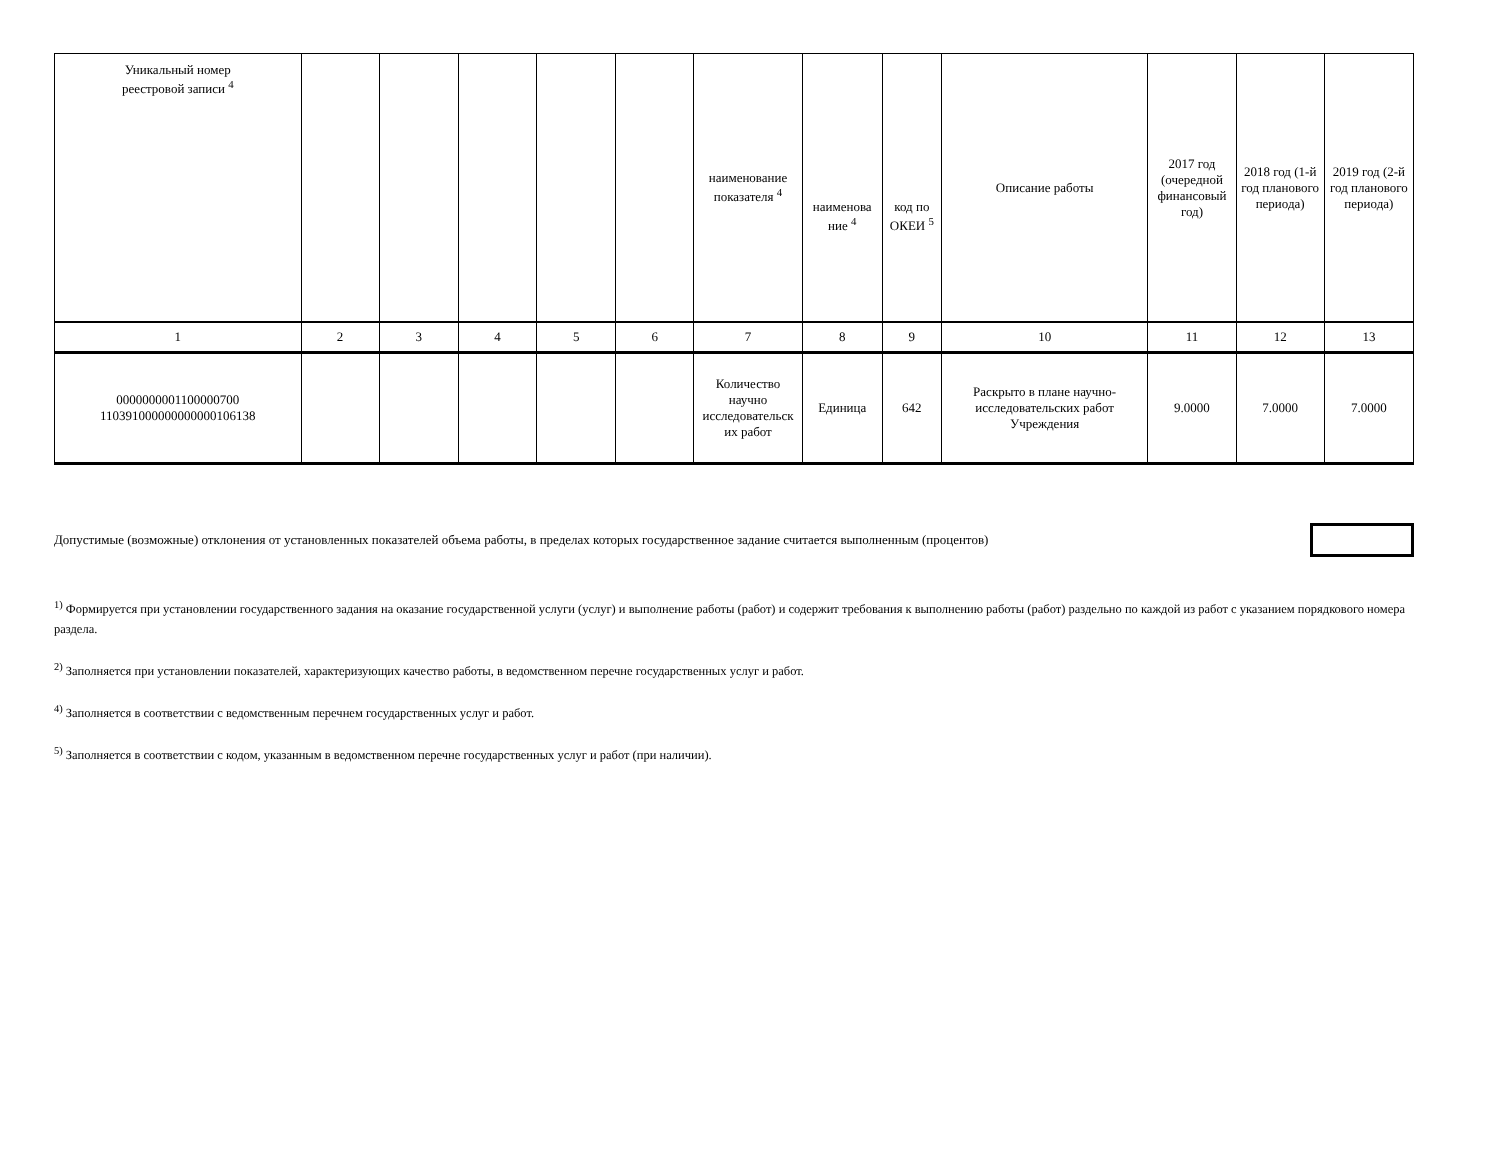| Уникальный номер реестровой записи <sup>4</sup> | | | | | | наименование показателя <sup>4</sup> | наименова ние <sup>4</sup> | код по ОКЕИ <sup>5</sup> | Описание работы | 2017 год (очередной финансовый год) | 2018 год (1-й год планового периода) | 2019 год (2-й год планового периода) |
| --- | --- | --- | --- | --- | --- | --- | --- | --- | --- | --- | --- | --- |
| 1 | 2 | 3 | 4 | 5 | 6 | 7 | 8 | 9 | 10 | 11 | 12 | 13 |
| 0000000001100000700 110391000000000000106138 | | | | | | Количество научно исследовательск их работ | Единица | 642 | Раскрыто в плане научно-исследовательских работ Учреждения | 9.0000 | 7.0000 | 7.0000 |
Допустимые (возможные) отклонения от установленных показателей объема работы, в пределах которых государственное задание считается выполненным (процентов)
<sup>1)</sup> Формируется при установлении государственного задания на оказание государственной услуги (услуг) и выполнение работы (работ) и содержит требования к выполнению работы (работ) раздельно по каждой из работ с указанием порядкового номера раздела.
<sup>2)</sup> Заполняется при установлении показателей, характеризующих качество работы, в ведомственном перечне государственных услуг и работ.
<sup>4)</sup> Заполняется в соответствии с ведомственным перечнем государственных услуг и работ.
<sup>5)</sup> Заполняется в соответствии с кодом, указанным в ведомственном перечне государственных услуг и работ (при наличии).